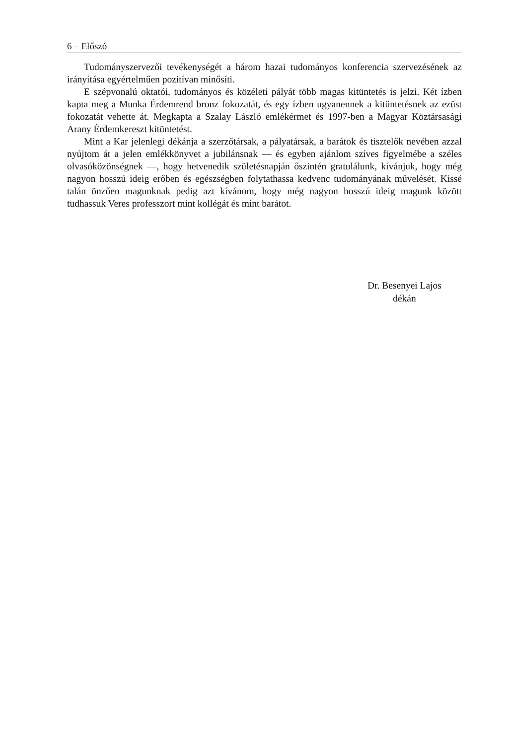6 – Előszó
Tudományszervezői tevékenységét a három hazai tudományos konferencia szervezésének az irányítása egyértelműen pozitívan minősíti.
E szépvonalú oktatói, tudományos és közéleti pályát több magas kitüntetés is jelzi. Két ízben kapta meg a Munka Érdemrend bronz fokozatát, és egy ízben ugyanennek a kitüntetésnek az ezüst fokozatát vehette át. Megkapta a Szalay László emlékérmet és 1997-ben a Magyar Köztársasági Arany Érdemkereszt kitüntetést.
Mint a Kar jelenlegi dékánja a szerzőtársak, a pályatársak, a barátok és tisztelők nevében azzal nyújtom át a jelen emlékkönyvet a jubilánsnak — és egyben ajánlom szíves figyelmébe a széles olvasóközönségnek —, hogy hetvenedik születésnapján őszintén gratulálunk, kívánjuk, hogy még nagyon hosszú ideig erőben és egészségben folytathassa kedvenc tudományának művelését. Kissé talán önzően magunknak pedig azt kívánom, hogy még nagyon hosszú ideig magunk között tudhassuk Veres professzort mint kollégát és mint barátot.
Dr. Besenyei Lajos
dékán